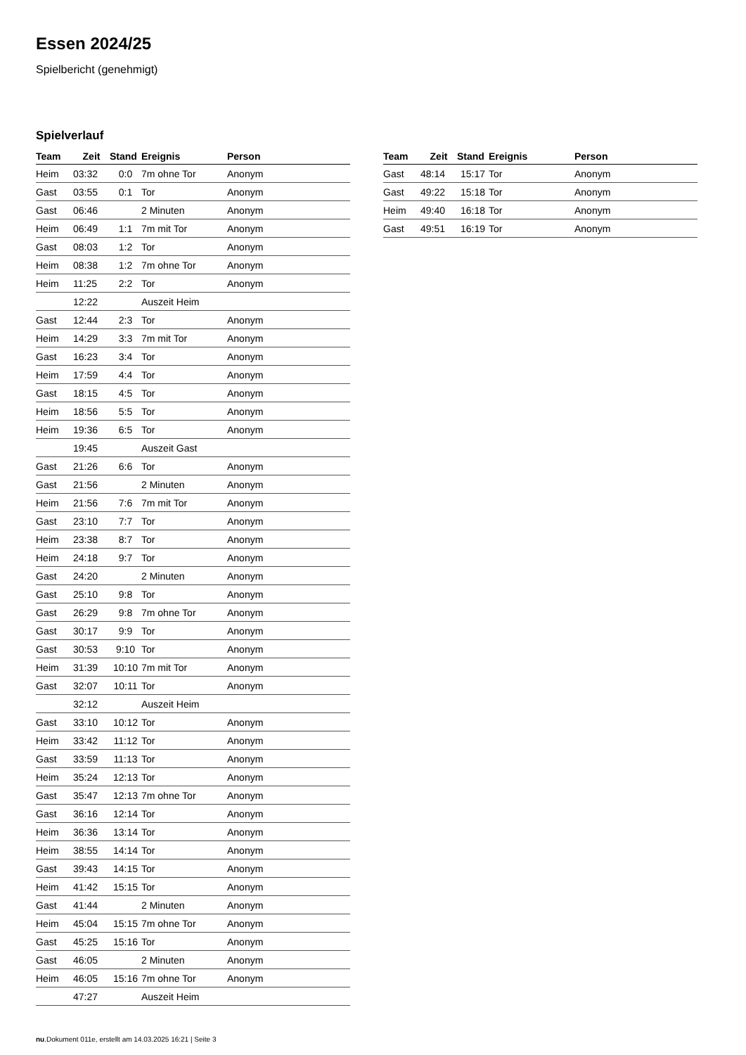Essen 2024/25
Spielbericht (genehmigt)
Spielverlauf
| Team | Zeit | Stand | Ereignis | Person |
| --- | --- | --- | --- | --- |
| Heim | 03:32 | 0:0 | 7m ohne Tor | Anonym |
| Gast | 03:55 | 0:1 | Tor | Anonym |
| Gast | 06:46 | | 2 Minuten | Anonym |
| Heim | 06:49 | 1:1 | 7m mit Tor | Anonym |
| Gast | 08:03 | 1:2 | Tor | Anonym |
| Heim | 08:38 | 1:2 | 7m ohne Tor | Anonym |
| Heim | 11:25 | 2:2 | Tor | Anonym |
| | 12:22 | | Auszeit Heim | |
| Gast | 12:44 | 2:3 | Tor | Anonym |
| Heim | 14:29 | 3:3 | 7m mit Tor | Anonym |
| Gast | 16:23 | 3:4 | Tor | Anonym |
| Heim | 17:59 | 4:4 | Tor | Anonym |
| Gast | 18:15 | 4:5 | Tor | Anonym |
| Heim | 18:56 | 5:5 | Tor | Anonym |
| Heim | 19:36 | 6:5 | Tor | Anonym |
| | 19:45 | | Auszeit Gast | |
| Gast | 21:26 | 6:6 | Tor | Anonym |
| Gast | 21:56 | | 2 Minuten | Anonym |
| Heim | 21:56 | 7:6 | 7m mit Tor | Anonym |
| Gast | 23:10 | 7:7 | Tor | Anonym |
| Heim | 23:38 | 8:7 | Tor | Anonym |
| Heim | 24:18 | 9:7 | Tor | Anonym |
| Gast | 24:20 | | 2 Minuten | Anonym |
| Gast | 25:10 | 9:8 | Tor | Anonym |
| Gast | 26:29 | 9:8 | 7m ohne Tor | Anonym |
| Gast | 30:17 | 9:9 | Tor | Anonym |
| Gast | 30:53 | 9:10 | Tor | Anonym |
| Heim | 31:39 | 10:10 | 7m mit Tor | Anonym |
| Gast | 32:07 | 10:11 | Tor | Anonym |
| | 32:12 | | Auszeit Heim | |
| Gast | 33:10 | 10:12 | Tor | Anonym |
| Heim | 33:42 | 11:12 | Tor | Anonym |
| Gast | 33:59 | 11:13 | Tor | Anonym |
| Heim | 35:24 | 12:13 | Tor | Anonym |
| Gast | 35:47 | 12:13 | 7m ohne Tor | Anonym |
| Gast | 36:16 | 12:14 | Tor | Anonym |
| Heim | 36:36 | 13:14 | Tor | Anonym |
| Heim | 38:55 | 14:14 | Tor | Anonym |
| Gast | 39:43 | 14:15 | Tor | Anonym |
| Heim | 41:42 | 15:15 | Tor | Anonym |
| Gast | 41:44 | | 2 Minuten | Anonym |
| Heim | 45:04 | 15:15 | 7m ohne Tor | Anonym |
| Gast | 45:25 | 15:16 | Tor | Anonym |
| Gast | 46:05 | | 2 Minuten | Anonym |
| Heim | 46:05 | 15:16 | 7m ohne Tor | Anonym |
| | 47:27 | | Auszeit Heim | |
| Team | Zeit | Stand | Ereignis | Person |
| --- | --- | --- | --- | --- |
| Gast | 48:14 | 15:17 | Tor | Anonym |
| Gast | 49:22 | 15:18 | Tor | Anonym |
| Heim | 49:40 | 16:18 | Tor | Anonym |
| Gast | 49:51 | 16:19 | Tor | Anonym |
nu.Dokument 011e, erstellt am 14.03.2025 16:21 | Seite 3